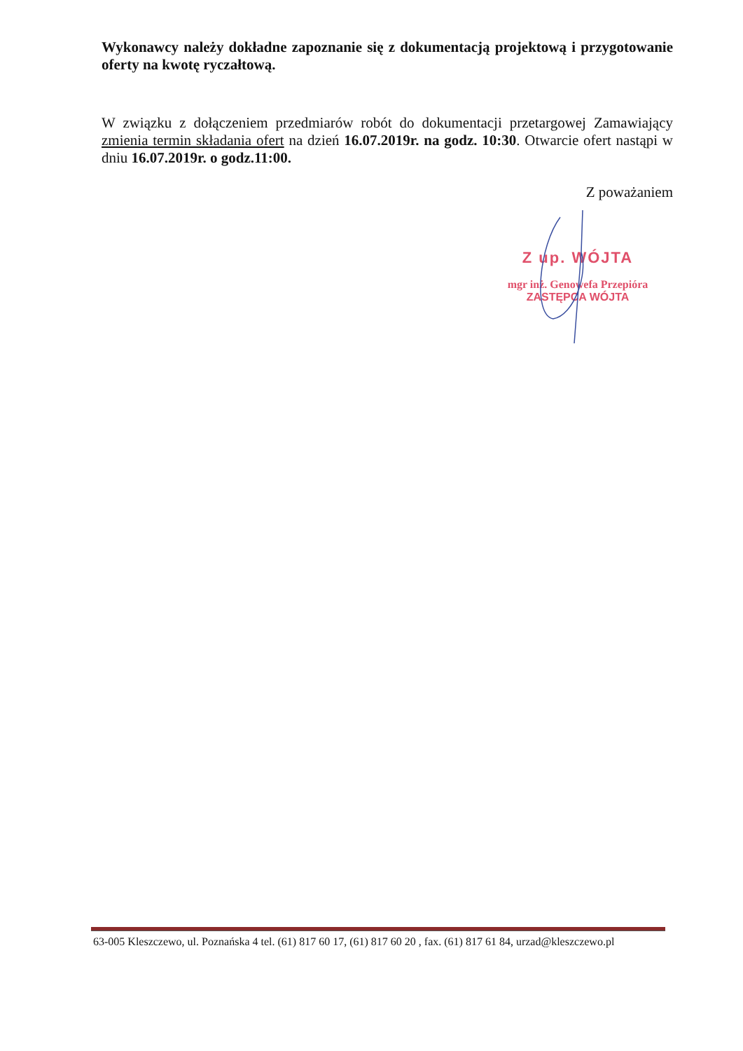Wykonawcy należy dokładne zapoznanie się z dokumentacją projektową i przygotowanie oferty na kwotę ryczałtową.
W związku z dołączeniem przedmiarów robót do dokumentacji przetargowej Zamawiający zmienia termin składania ofert na dzień 16.07.2019r. na godz. 10:30. Otwarcie ofert nastąpi w dniu 16.07.2019r. o godz.11:00.
Z poważaniem
Z up. WÓJTA
mgr inż. Genowefa Przepióra
ZASTĘPCA WÓJTA
63-005 Kleszczewo, ul. Poznańska 4 tel. (61) 817 60 17, (61) 817 60 20 , fax. (61) 817 61 84, urzad@kleszczewo.pl